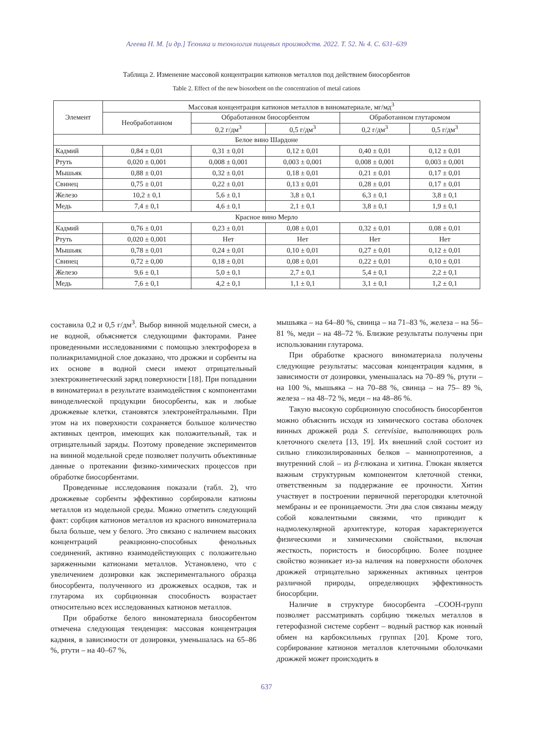Агеева Н. М. [и др.] Техника и технология пищевых производств. 2022. Т. 52. № 4. С. 631–639
Таблица 2. Изменение массовой концентрации катионов металлов под действием биосорбентов
Table 2. Effect of the new biosorbent on the concentration of metal cations
| Элемент | Массовая концентрация катионов металлов в виноматериале, мг/мд<sup>3</sup> | | | | |
| --- | --- | --- | --- | --- | --- |
| | Необработанном | Обработанном биосорбентом | | Обработанном глутаромом | |
| | | 0,2 г/дм<sup>3</sup> | 0,5 г/дм<sup>3</sup> | 0,2 г/дм<sup>3</sup> | 0,5 г/дм<sup>3</sup> |
| Белое вино Шардоне | | | | | |
| Кадмий | 0,84 ± 0,01 | 0,31 ± 0,01 | 0,12 ± 0,01 | 0,40 ± 0,01 | 0,12 ± 0,01 |
| Ртуть | 0,020 ± 0,001 | 0,008 ± 0,001 | 0,003 ± 0,001 | 0,008 ± 0,001 | 0,003 ± 0,001 |
| Мышьяк | 0,88 ± 0,01 | 0,32 ± 0,01 | 0,18 ± 0,01 | 0,21 ± 0,01 | 0,17 ± 0,01 |
| Свинец | 0,75 ± 0,01 | 0,22 ± 0,01 | 0,13 ± 0,01 | 0,28 ± 0,01 | 0,17 ± 0,01 |
| Железо | 10,2 ± 0,1 | 5,6 ± 0,1 | 3,8 ± 0,1 | 6,3 ± 0,1 | 3,8 ± 0,1 |
| Медь | 7,4 ± 0,1 | 4,6 ± 0,1 | 2,1 ± 0,1 | 3,8 ± 0,1 | 1,9 ± 0,1 |
| Красное вино Мерло | | | | | |
| Кадмий | 0,76 ± 0,01 | 0,23 ± 0,01 | 0,08 ± 0,01 | 0,32 ± 0,01 | 0,08 ± 0,01 |
| Ртуть | 0,020 ± 0,001 | Нет | Нет | Нет | Нет |
| Мышьяк | 0,78 ± 0,01 | 0,24 ± 0,01 | 0,10 ± 0,01 | 0,27 ± 0,01 | 0,12 ± 0,01 |
| Свинец | 0,72 ± 0,00 | 0,18 ± 0,01 | 0,08 ± 0,01 | 0,22 ± 0,01 | 0,10 ± 0,01 |
| Железо | 9,6 ± 0,1 | 5,0 ± 0,1 | 2,7 ± 0,1 | 5,4 ± 0,1 | 2,2 ± 0,1 |
| Медь | 7,6 ± 0,1 | 4,2 ± 0,1 | 1,1 ± 0,1 | 3,1 ± 0,1 | 1,2 ± 0,1 |
составила 0,2 и 0,5 г/дм<sup>3</sup>. Выбор винной модельной смеси, а не водной, объясняется следующими факторами. Ранее проведенными исследованиями с помощью электрофореза в полиакриламидной слое доказано, что дрожжи и сорбенты на их основе в водной смеси имеют отрицательный электрокинетический заряд поверхности [18]. При попадании в виноматериал в результате взаимодействия с компонентами винодельческой продукции биосорбенты, как и любые дрожжевые клетки, становятся электронейтральными. При этом на их поверхности сохраняется большое количество активных центров, имеющих как положительный, так и отрицательный заряды. Поэтому проведение экспериментов на винной модельной среде позволяет получить объективные данные о протекании физико-химических процессов при обработке биосорбентами.
Проведенные исследования показали (табл. 2), что дрожжевые сорбенты эффективно сорбировали катионы металлов из модельной среды. Можно отметить следующий факт: сорбция катионов металлов из красного виноматериала была больше, чем у белого. Это связано с наличием высоких концентраций реакционно-способных фенольных соединений, активно взаимодействующих с положительно заряженными катионами металлов. Установлено, что с увеличением дозировки как экспериментального образца биосорбента, полученного из дрожжевых осадков, так и глутарома их сорбционная способность возрастает относительно всех исследованных катионов металлов.
При обработке белого виноматериала биосорбентом отмечена следующая тенденция: массовая концентрация кадмия, в зависимости от дозировки, уменьшалась на 65–86 %, ртути – на 40–67 %,
мышьяка – на 64–80 %, свинца – на 71–83 %, железа – на 56–81 %, меди – на 48–72 %. Близкие результаты получены при использовании глутарома.
При обработке красного виноматериала получены следующие результаты: массовая концентрация кадмия, в зависимости от дозировки, уменьшалась на 70–89 %, ртути – на 100 %, мышьяка – на 70–88 %, свинца – на 75– 89 %, железа – на 48–72 %, меди – на 48–86 %.
Такую высокую сорбционную способность биосорбентов можно объяснить исходя из химического состава оболочек винных дрожжей рода S. cerevisiae, выполняющих роль клеточного скелета [13, 19]. Их внешний слой состоит из сильно гликозилированных белков – маннопротеинов, а внутренний слой – из β-глюкана и хитина. Глюкан является важным структурным компонентом клеточной стенки, ответственным за поддержание ее прочности. Хитин участвует в построении первичной перегородки клеточной мембраны и ее проницаемости. Эти два слоя связаны между собой ковалентными связями, что приводит к надмолекулярной архитектуре, которая характеризуется физическими и химическими свойствами, включая жесткость, пористость и биосорбцию. Более позднее свойство возникает из-за наличия на поверхности оболочек дрожжей отрицательно заряженных активных центров различной природы, определяющих эффективность биосорбции.
Наличие в структуре биосорбента –СООН-групп позволяет рассматривать сорбцию тяжелых металлов в гетерофазной системе сорбент – водный раствор как ионный обмен на карбоксильных группах [20]. Кроме того, сорбирование катионов металлов клеточными оболочками дрожжей может происходить в
637